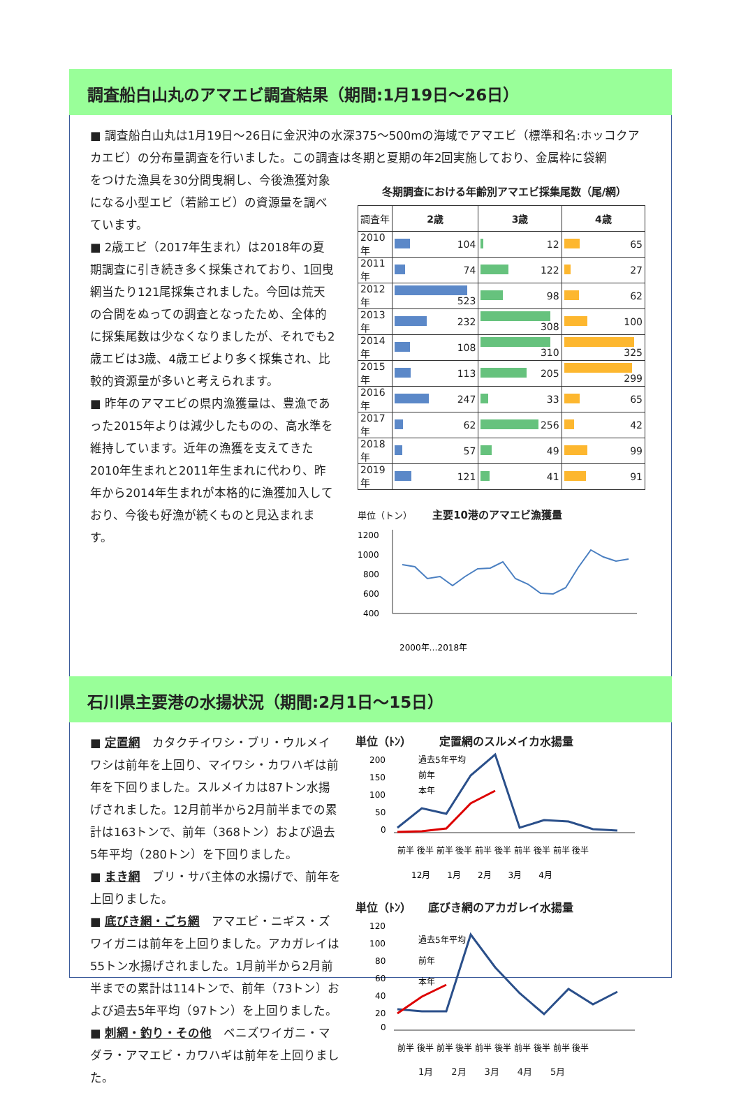調査船白山丸のアマエビ調査結果（期間:1月19日〜26日）
■ 調査船白山丸は1月19日〜26日に金沢沖の水深375〜500mの海域でアマエビ（標準和名:ホッコクアカエビ）の分布量調査を行いました。この調査は冬期と夏期の年2回実施しており、金属枠に袋網
をつけた漁具を30分間曳網し、今後漁獲対象になる小型エビ（若齢エビ）の資源量を調べています。
■ 2歳エビ（2017年生まれ）は2018年の夏期調査に引き続き多く採集されており、1回曳網当たり121尾採集されました。今回は荒天の合間をぬっての調査となったため、全体的に採集尾数は少なくなりましたが、それでも2歳エビは3歳、4歳エビより多く採集され、比較的資源量が多いと考えられます。
■ 昨年のアマエビの県内漁獲量は、豊漁であった2015年よりは減少したものの、高水準を維持しています。近年の漁獲を支えてきた2010年生まれと2011年生まれに代わり、昨年から2014年生まれが本格的に漁獲加入しており、今後も好漁が続くものと見込まれます。
冬期調査における年齢別アマエビ採集尾数（尾/網）
| 調査年 | 2歳 | 3歳 | 4歳 |
| --- | --- | --- | --- |
| 2010年 | 104 | 12 | 65 |
| 2011年 | 74 | 122 | 27 |
| 2012年 | 523 | 98 | 62 |
| 2013年 | 232 | 308 | 100 |
| 2014年 | 108 | 310 | 325 |
| 2015年 | 113 | 205 | 299 |
| 2016年 | 247 | 33 | 65 |
| 2017年 | 62 | 256 | 42 |
| 2018年 | 57 | 49 | 99 |
| 2019年 | 121 | 41 | 91 |
単位（トン） 主要10港のアマエビ漁獲量
1200
1000
800
600
400
2000年…2018年
石川県主要港の水揚状況（期間:2月1日〜15日）
■ 定置網　カタクチイワシ・ブリ・ウルメイワシは前年を上回り、マイワシ・カワハギは前年を下回りました。スルメイカは87トン水揚げされました。12月前半から2月前半までの累計は163トンで、前年（368トン）および過去5年平均（280トン）を下回りました。
■ まき網　ブリ・サバ主体の水揚げで、前年を上回りました。
■ 底びき網・ごち網　アマエビ・ニギス・ズワイガニは前年を上回りました。アカガレイは55トン水揚げされました。1月前半から2月前半までの累計は114トンで、前年（73トン）および過去5年平均（97トン）を上回りました。
■ 刺網・釣り・その他　ベニズワイガニ・マダラ・アマエビ・カワハギは前年を上回りました。
単位（ﾄﾝ）　　　定置網のスルメイカ水揚量
200
150
100
50
0
過去5年平均
前年
本年
前半 後半 前半 後半 前半 後半 前半 後半 前半 後半
12月　　1月　　2月　　3月　　4月
単位（ﾄﾝ）　　底びき網のアカガレイ水揚量
120
100
80
60
40
20
0
過去5年平均
前年
本年
前半 後半 前半 後半 前半 後半 前半 後半 前半 後半
1月　　2月　　3月　　4月　　5月